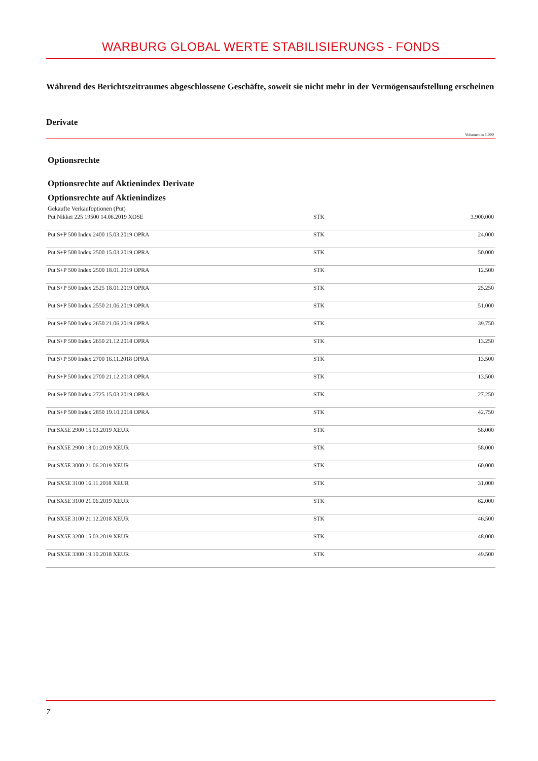WARBURG GLOBAL WERTE STABILISIERUNGS - FONDS
Während des Berichtszeitraumes abgeschlossene Geschäfte, soweit sie nicht mehr in der Vermögensaufstellung erscheinen
Derivate
Volumen in 1.000
Optionsrechte
Optionsrechte auf Aktienindex Derivate
Optionsrechte auf Aktienindizes
Gekaufte Verkaufoptionen (Put)
| Put Nikkei 225 19500 14.06.2019 XOSE | STK | 3.900.000 |
| Put S+P 500 Index 2400 15.03.2019 OPRA | STK | 24.000 |
| Put S+P 500 Index 2500 15.03.2019 OPRA | STK | 50.000 |
| Put S+P 500 Index 2500 18.01.2019 OPRA | STK | 12.500 |
| Put S+P 500 Index 2525 18.01.2019 OPRA | STK | 25.250 |
| Put S+P 500 Index 2550 21.06.2019 OPRA | STK | 51.000 |
| Put S+P 500 Index 2650 21.06.2019 OPRA | STK | 39.750 |
| Put S+P 500 Index 2650 21.12.2018 OPRA | STK | 13.250 |
| Put S+P 500 Index 2700 16.11.2018 OPRA | STK | 13.500 |
| Put S+P 500 Index 2700 21.12.2018 OPRA | STK | 13.500 |
| Put S+P 500 Index 2725 15.03.2019 OPRA | STK | 27.250 |
| Put S+P 500 Index 2850 19.10.2018 OPRA | STK | 42.750 |
| Put SX5E 2900 15.03.2019 XEUR | STK | 58.000 |
| Put SX5E 2900 18.01.2019 XEUR | STK | 58.000 |
| Put SX5E 3000 21.06.2019 XEUR | STK | 60.000 |
| Put SX5E 3100 16.11.2018 XEUR | STK | 31.000 |
| Put SX5E 3100 21.06.2019 XEUR | STK | 62.000 |
| Put SX5E 3100 21.12.2018 XEUR | STK | 46.500 |
| Put SX5E 3200 15.03.2019 XEUR | STK | 48.000 |
| Put SX5E 3300 19.10.2018 XEUR | STK | 49.500 |
7